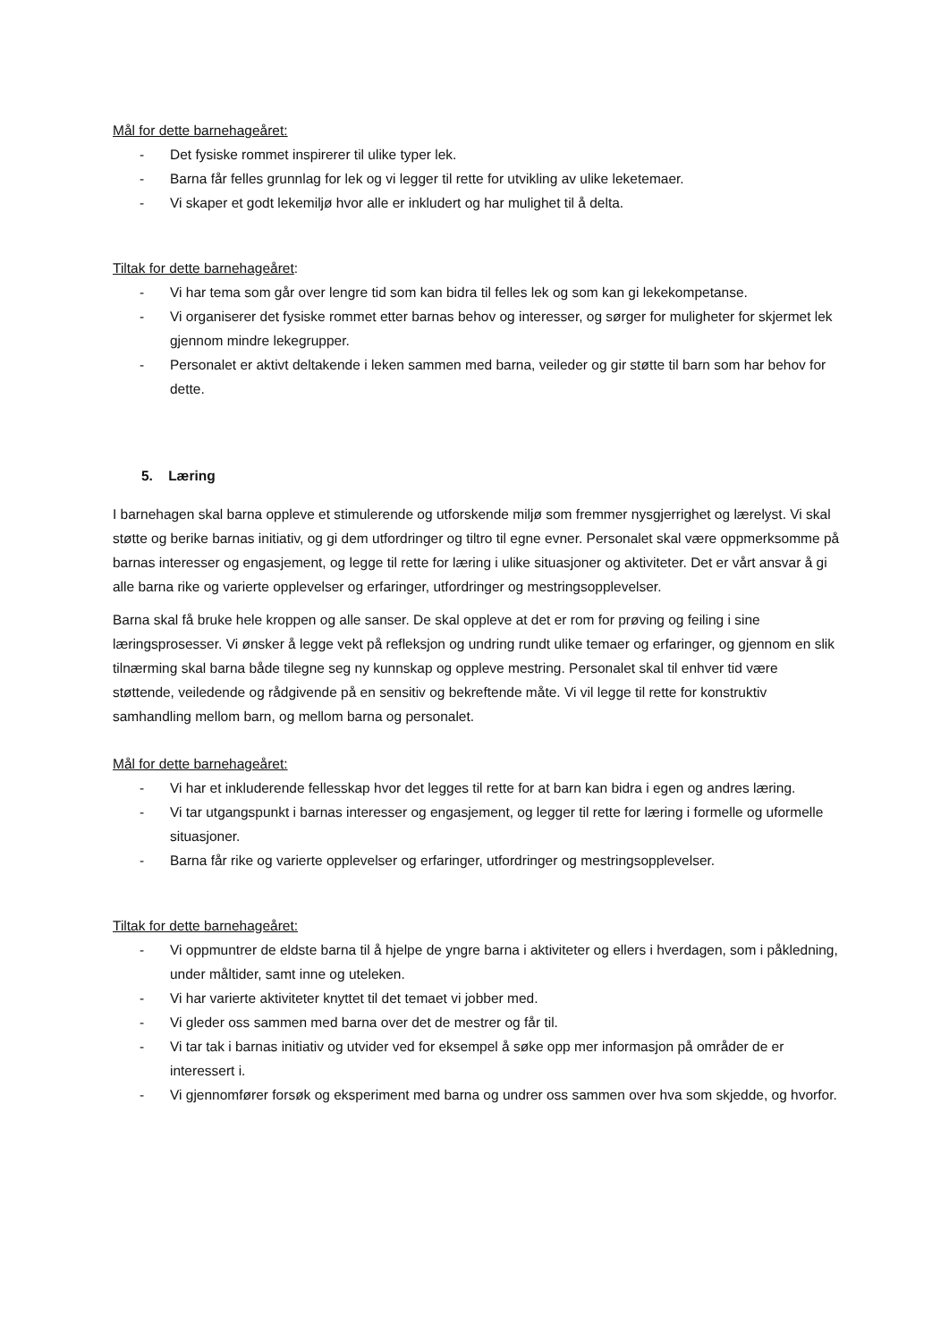Mål for dette barnehageåret:
- Det fysiske rommet inspirerer til ulike typer lek.
- Barna får felles grunnlag for lek og vi legger til rette for utvikling av ulike leketemaer.
- Vi skaper et godt lekemiljø hvor alle er inkludert og har mulighet til å delta.
Tiltak for dette barnehageåret:
- Vi har tema som går over lengre tid som kan bidra til felles lek og som kan gi lekekompetanse.
- Vi organiserer det fysiske rommet etter barnas behov og interesser, og sørger for muligheter for skjermet lek gjennom mindre lekegrupper.
- Personalet er aktivt deltakende i leken sammen med barna, veileder og gir støtte til barn som har behov for dette.
5. Læring
I barnehagen skal barna oppleve et stimulerende og utforskende miljø som fremmer nysgjerrighet og lærelyst. Vi skal støtte og berike barnas initiativ, og gi dem utfordringer og tiltro til egne evner. Personalet skal være oppmerksomme på barnas interesser og engasjement, og legge til rette for læring i ulike situasjoner og aktiviteter. Det er vårt ansvar å gi alle barna rike og varierte opplevelser og erfaringer, utfordringer og mestringsopplevelser.
Barna skal få bruke hele kroppen og alle sanser. De skal oppleve at det er rom for prøving og feiling i sine læringsprosesser. Vi ønsker å legge vekt på refleksjon og undring rundt ulike temaer og erfaringer, og gjennom en slik tilnærming skal barna både tilegne seg ny kunnskap og oppleve mestring. Personalet skal til enhver tid være støttende, veiledende og rådgivende på en sensitiv og bekreftende måte. Vi vil legge til rette for konstruktiv samhandling mellom barn, og mellom barna og personalet.
Mål for dette barnehageåret:
- Vi har et inkluderende fellesskap hvor det legges til rette for at barn kan bidra i egen og andres læring.
- Vi tar utgangspunkt i barnas interesser og engasjement, og legger til rette for læring i formelle og uformelle situasjoner.
- Barna får rike og varierte opplevelser og erfaringer, utfordringer og mestringsopplevelser.
Tiltak for dette barnehageåret:
- Vi oppmuntrer de eldste barna til å hjelpe de yngre barna i aktiviteter og ellers i hverdagen, som i påkledning, under måltider, samt inne og uteleken.
- Vi har varierte aktiviteter knyttet til det temaet vi jobber med.
- Vi gleder oss sammen med barna over det de mestrer og får til.
- Vi tar tak i barnas initiativ og utvider ved for eksempel å søke opp mer informasjon på områder de er interessert i.
- Vi gjennomfører forsøk og eksperiment med barna og undrer oss sammen over hva som skjedde, og hvorfor.